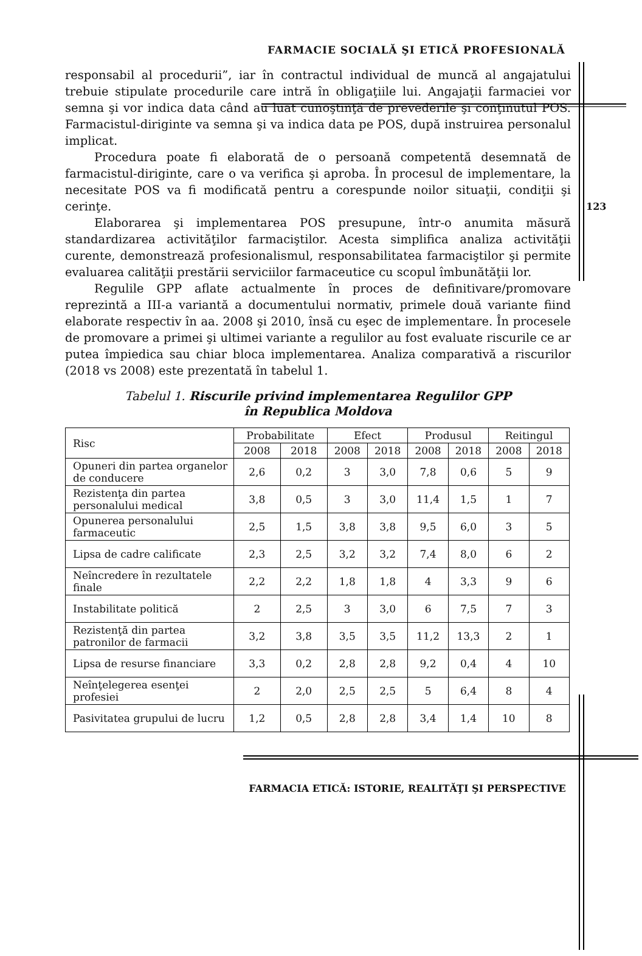FARMACIE SOCIALĂ ŞI ETICĂ PROFESIONALĂ
123
responsabil al procedurii”, iar în contractul individual de muncă al angajatului trebuie stipulate procedurile care intră în obligaţiile lui. Angajaţii farmaciei vor semna şi vor indica data când au luat cunoştinţă de prevederile şi conţinutul POS. Farmacistul-diriginte va semna şi va indica data pe POS, după instruirea personalul implicat.
Procedura poate fi elaborată de o persoană competentă desemnată de farmacistul-diriginte, care o va verifica şi aproba. În procesul de implementare, la necesitate POS va fi modificată pentru a corespunde noilor situaţii, condiţii şi cerinţe.
Elaborarea şi implementarea POS presupune, într-o anumita măsură standardizarea activităţilor farmaciştilor. Acesta simplifica analiza activităţii curente, demonstrează profesionalismul, responsabilitatea farmaciştilor şi permite evaluarea calităţii prestării serviciilor farmaceutice cu scopul îmbunătăţii lor.
Regulile GPP aflate actualmente în proces de definitivare/promovare reprezintă a III-a variantă a documentului normativ, primele două variante fiind elaborate respectiv în aa. 2008 şi 2010, însă cu eşec de implementare. În procesele de promovare a primei şi ultimei variante a regulilor au fost evaluate riscurile ce ar putea împiedica sau chiar bloca implementarea. Analiza comparativă a riscurilor (2018 vs 2008) este prezentată în tabelul 1.
Tabelul 1. Riscurile privind implementarea Regulilor GPP
în Republica Moldova
| Risc | Probabilitate | | Efect | | Produsul | | Reitingul | |
| --- | --- | --- | --- | --- | --- | --- | --- | --- |
| | 2008 | 2018 | 2008 | 2018 | 2008 | 2018 | 2008 | 2018 |
| Opuneri din partea organelor de conducere | 2,6 | 0,2 | 3 | 3,0 | 7,8 | 0,6 | 5 | 9 |
| Rezistenţa din partea personalului medical | 3,8 | 0,5 | 3 | 3,0 | 11,4 | 1,5 | 1 | 7 |
| Opunerea personalului farmaceutic | 2,5 | 1,5 | 3,8 | 3,8 | 9,5 | 6,0 | 3 | 5 |
| Lipsa de cadre calificate | 2,3 | 2,5 | 3,2 | 3,2 | 7,4 | 8,0 | 6 | 2 |
| Neîncredere în rezultatele finale | 2,2 | 2,2 | 1,8 | 1,8 | 4 | 3,3 | 9 | 6 |
| Instabilitate politică | 2 | 2,5 | 3 | 3,0 | 6 | 7,5 | 7 | 3 |
| Rezistenţă din partea patronilor de farmacii | 3,2 | 3,8 | 3,5 | 3,5 | 11,2 | 13,3 | 2 | 1 |
| Lipsa de resurse financiare | 3,3 | 0,2 | 2,8 | 2,8 | 9,2 | 0,4 | 4 | 10 |
| Neînţelegerea esenţei profesiei | 2 | 2,0 | 2,5 | 2,5 | 5 | 6,4 | 8 | 4 |
| Pasivitatea grupului de lucru | 1,2 | 0,5 | 2,8 | 2,8 | 3,4 | 1,4 | 10 | 8 |
FARMACIA ETICĂ: ISTORIE, REALITĂŢI ŞI PERSPECTIVE